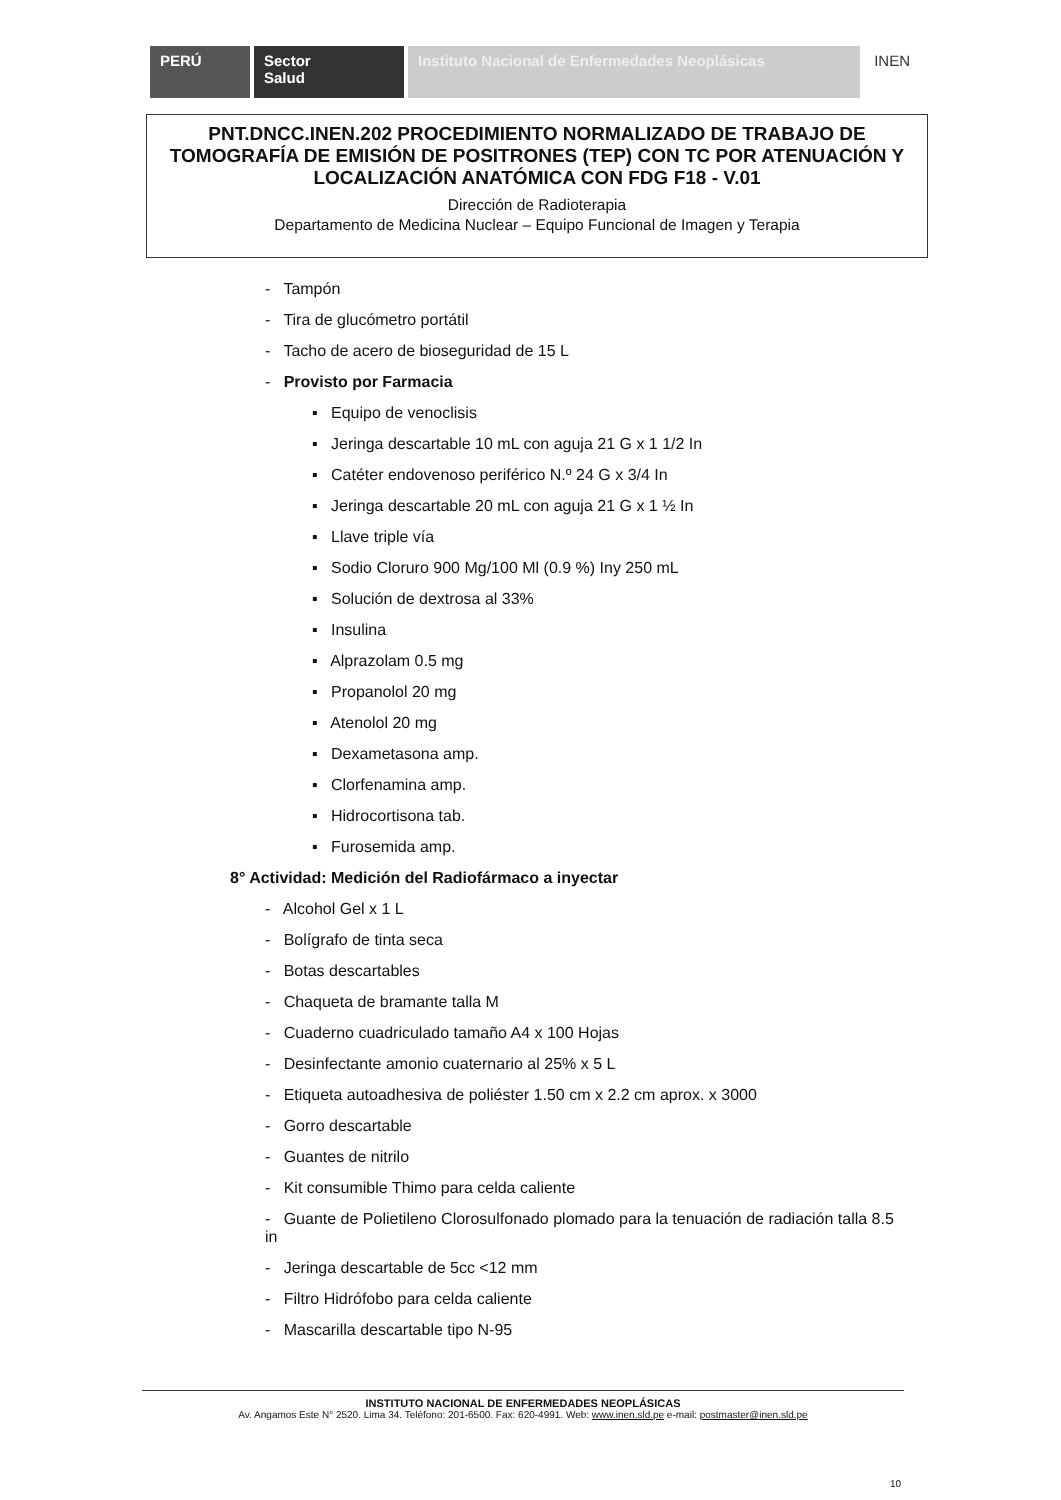PERÚ Sector
Salud
Instituto Nacional de Enfermedades Neoplásicas
INEN
PNT.DNCC.INEN.202 PROCEDIMIENTO NORMALIZADO DE TRABAJO DE TOMOGRAFÍA DE EMISIÓN DE POSITRONES (TEP) CON TC POR ATENUACIÓN Y LOCALIZACIÓN ANATÓMICA CON FDG F18 - V.01
Dirección de Radioterapia
Departamento de Medicina Nuclear – Equipo Funcional de Imagen y Terapia
- Tampón
- Tira de glucómetro portátil
- Tacho de acero de bioseguridad de 15 L
- Provisto por Farmacia
▪ Equipo de venoclisis
▪ Jeringa descartable 10 mL con aguja 21 G x 1 1/2 In
▪ Catéter endovenoso periférico N.º 24 G x 3/4 In
▪ Jeringa descartable 20 mL con aguja 21 G x 1 ½ In
▪ Llave triple vía
▪ Sodio Cloruro 900 Mg/100 Ml (0.9 %) Iny 250 mL
▪ Solución de dextrosa al 33%
▪ Insulina
▪ Alprazolam 0.5 mg
▪ Propanolol 20 mg
▪ Atenolol 20 mg
▪ Dexametasona amp.
▪ Clorfenamina amp.
▪ Hidrocortisona tab.
▪ Furosemida amp.
8° Actividad: Medición del Radiofármaco a inyectar
- Alcohol Gel x 1 L
- Bolígrafo de tinta seca
- Botas descartables
- Chaqueta de bramante talla M
- Cuaderno cuadriculado tamaño A4 x 100 Hojas
- Desinfectante amonio cuaternario al 25% x 5 L
- Etiqueta autoadhesiva de poliéster 1.50 cm x 2.2 cm aprox. x 3000
- Gorro descartable
- Guantes de nitrilo
- Kit consumible Thimo para celda caliente
- Guante de Polietileno Clorosulfonado plomado para la tenuación de radiación talla 8.5 in
- Jeringa descartable de 5cc <12 mm
- Filtro Hidrófobo para celda caliente
- Mascarilla descartable tipo N-95
INSTITUTO NACIONAL DE ENFERMEDADES NEOPLÁSICAS
Av. Angamos Este N° 2520. Lima 34. Teléfono: 201-6500. Fax: 620-4991. Web: www.inen.sld.pe e-mail: postmaster@inen.sld.pe
10